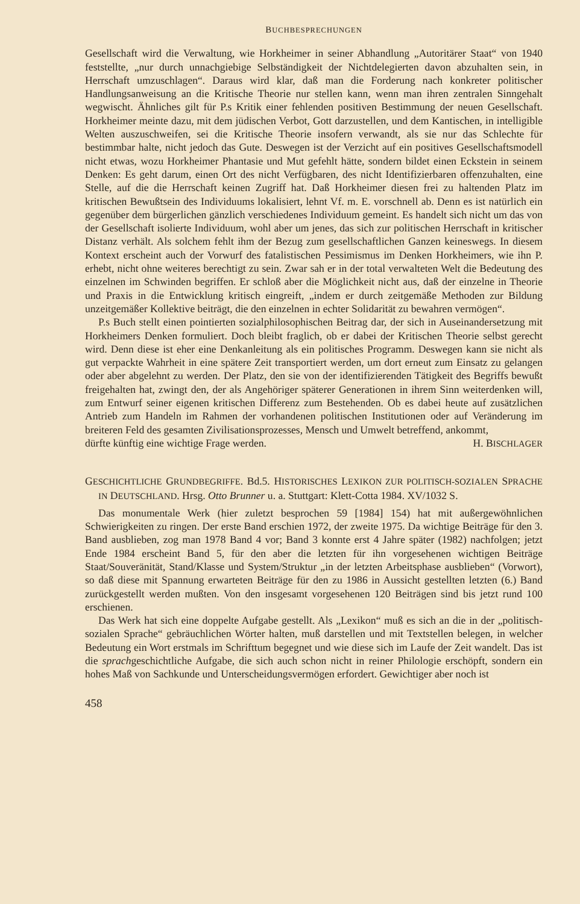BUCHBESPRECHUNGEN
Gesellschaft wird die Verwaltung, wie Horkheimer in seiner Abhandlung „Autoritärer Staat“ von 1940 feststellte, „nur durch unnachgiebige Selbständigkeit der Nichtdelegierten davon abzuhalten sein, in Herrschaft umzuschlagen“. Daraus wird klar, daß man die Forderung nach konkreter politischer Handlungsanweisung an die Kritische Theorie nur stellen kann, wenn man ihren zentralen Sinngehalt wegwischt. Ähnliches gilt für P.s Kritik einer fehlenden positiven Bestimmung der neuen Gesellschaft. Horkheimer meinte dazu, mit dem jüdischen Verbot, Gott darzustellen, und dem Kantischen, in intelligible Welten auszuschweifen, sei die Kritische Theorie insofern verwandt, als sie nur das Schlechte für bestimmbar halte, nicht jedoch das Gute. Deswegen ist der Verzicht auf ein positives Gesellschaftsmodell nicht etwas, wozu Horkheimer Phantasie und Mut gefehlt hätte, sondern bildet einen Eckstein in seinem Denken: Es geht darum, einen Ort des nicht Verfügbaren, des nicht Identifizierbaren offenzuhalten, eine Stelle, auf die die Herrschaft keinen Zugriff hat. Daß Horkheimer diesen frei zu haltenden Platz im kritischen Bewußtsein des Individuums lokalisiert, lehnt Vf. m. E. vorschnell ab. Denn es ist natürlich ein gegenüber dem bürgerlichen gänzlich verschiedenes Individuum gemeint. Es handelt sich nicht um das von der Gesellschaft isolierte Individuum, wohl aber um jenes, das sich zur politischen Herrschaft in kritischer Distanz verhält. Als solchem fehlt ihm der Bezug zum gesellschaftlichen Ganzen keineswegs. In diesem Kontext erscheint auch der Vorwurf des fatalistischen Pessimismus im Denken Horkheimers, wie ihn P. erhebt, nicht ohne weiteres berechtigt zu sein. Zwar sah er in der total verwalteten Welt die Bedeutung des einzelnen im Schwinden begriffen. Er schloß aber die Möglichkeit nicht aus, daß der einzelne in Theorie und Praxis in die Entwicklung kritisch eingreift, „indem er durch zeitgemäße Methoden zur Bildung unzeitgemäßer Kollektive beiträgt, die den einzelnen in echter Solidarität zu bewahren vermögen“.
P.s Buch stellt einen pointierten sozialphilosophischen Beitrag dar, der sich in Auseinandersetzung mit Horkheimers Denken formuliert. Doch bleibt fraglich, ob er dabei der Kritischen Theorie selbst gerecht wird. Denn diese ist eher eine Denkanleitung als ein politisches Programm. Deswegen kann sie nicht als gut verpackte Wahrheit in eine spätere Zeit transportiert werden, um dort erneut zum Einsatz zu gelangen oder aber abgelehnt zu werden. Der Platz, den sie von der identifizierenden Tätigkeit des Begriffs bewußt freigehalten hat, zwingt den, der als Angehöriger späterer Generationen in ihrem Sinn weiterdenken will, zum Entwurf seiner eigenen kritischen Differenz zum Bestehenden. Ob es dabei heute auf zusätzlichen Antrieb zum Handeln im Rahmen der vorhandenen politischen Institutionen oder auf Veränderung im breiteren Feld des gesamten Zivilisationsprozesses, Mensch und Umwelt betreffend, ankommt,
dürfte künftig eine wichtige Frage werden. H. BISCHLAGER
GESCHICHTLICHE GRUNDBEGRIFFE. Bd.5. HISTORISCHES LEXIKON ZUR POLITISCH-SOZIALEN SPRACHE IN DEUTSCHLAND. Hrsg. Otto Brunner u. a. Stuttgart: Klett-Cotta 1984. XV/1032 S.
Das monumentale Werk (hier zuletzt besprochen 59 [1984] 154) hat mit außergewöhnlichen Schwierigkeiten zu ringen. Der erste Band erschien 1972, der zweite 1975. Da wichtige Beiträge für den 3. Band ausblieben, zog man 1978 Band 4 vor; Band 3 konnte erst 4 Jahre später (1982) nachfolgen; jetzt Ende 1984 erscheint Band 5, für den aber die letzten für ihn vorgesehenen wichtigen Beiträge Staat/Souveränität, Stand/Klasse und System/Struktur „in der letzten Arbeitsphase ausblieben“ (Vorwort), so daß diese mit Spannung erwarteten Beiträge für den zu 1986 in Aussicht gestellten letzten (6.) Band zurückgestellt werden mußten. Von den insgesamt vorgesehenen 120 Beiträgen sind bis jetzt rund 100 erschienen.
Das Werk hat sich eine doppelte Aufgabe gestellt. Als „Lexikon“ muß es sich an die in der „politisch-sozialen Sprache“ gebräuchlichen Wörter halten, muß darstellen und mit Textstellen belegen, in welcher Bedeutung ein Wort erstmals im Schrifttum begegnet und wie diese sich im Laufe der Zeit wandelt. Das ist die sprachgeschichtliche Aufgabe, die sich auch schon nicht in reiner Philologie erschöpft, sondern ein hohes Maß von Sachkunde und Unterscheidungsvermögen erfordert. Gewichtiger aber noch ist
458